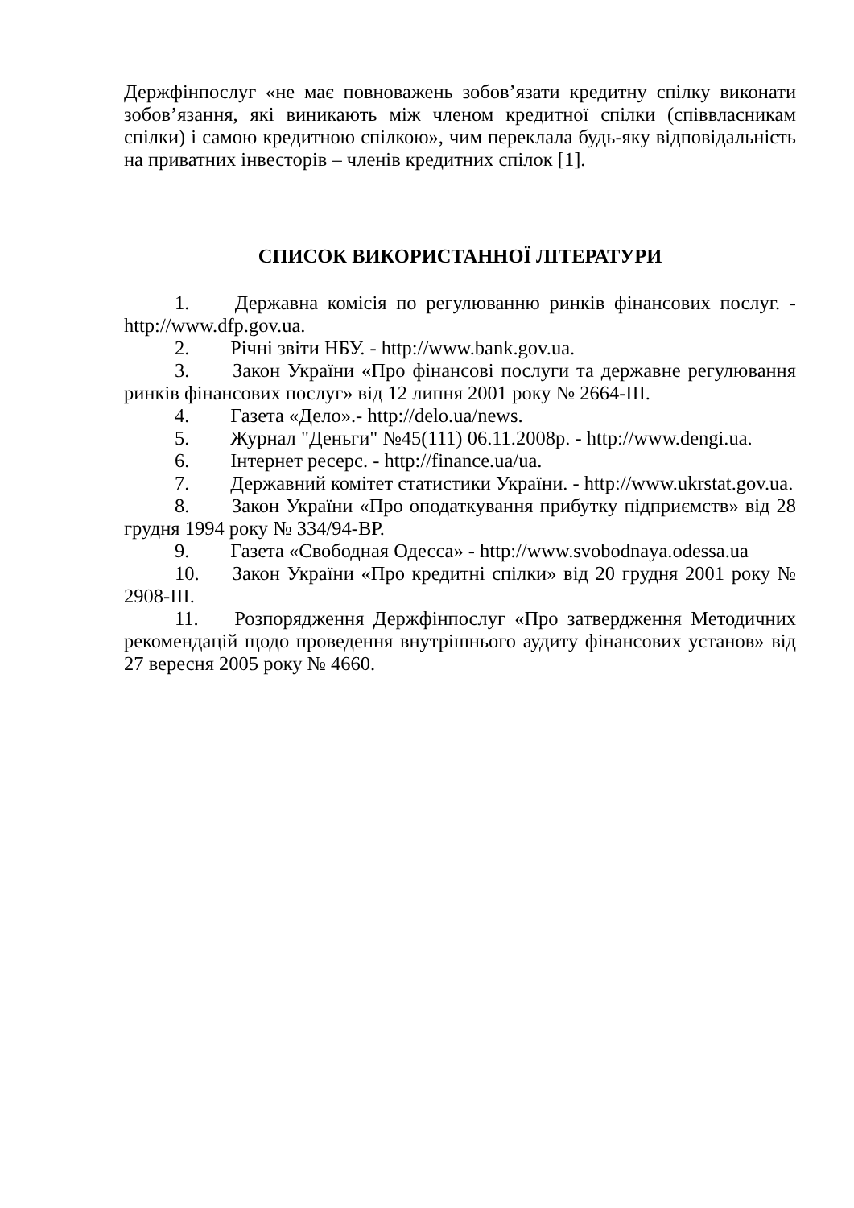Держфінпослуг «не має повноважень зобов’язати кредитну спілку виконати зобов’язання, які виникають між членом кредитної спілки (співвласникам спілки) і самою кредитною спілкою», чим переклала будь-яку відповідальність на приватних інвесторів – членів кредитних спілок [1].
СПИСОК ВИКОРИСТАННОЇ ЛІТЕРАТУРИ
1. Державна комісія по регулюванню ринків фінансових послуг. - http://www.dfp.gov.ua.
2. Річні звіти НБУ. - http://www.bank.gov.ua.
3. Закон України «Про фінансові послуги та державне регулювання ринків фінансових послуг» від 12 липня 2001 року № 2664-III.
4. Газета «Дело».- http://delo.ua/news.
5. Журнал "Деньги" №45(111) 06.11.2008р. - http://www.dengi.ua.
6. Інтернет ресерс. - http://finance.ua/ua.
7. Державний комітет статистики України. - http://www.ukrstat.gov.ua.
8. Закон України «Про оподаткування прибутку підприємств» від 28 грудня 1994 року № 334/94-ВР.
9. Газета «Свободная Одесса» - http://www.svobodnaya.odessa.ua
10. Закон України «Про кредитні спілки» від 20 грудня 2001 року № 2908-III.
11. Розпорядження Держфінпослуг «Про затвердження Методичних рекомендацій щодо проведення внутрішнього аудиту фінансових установ» від 27 вересня 2005 року № 4660.